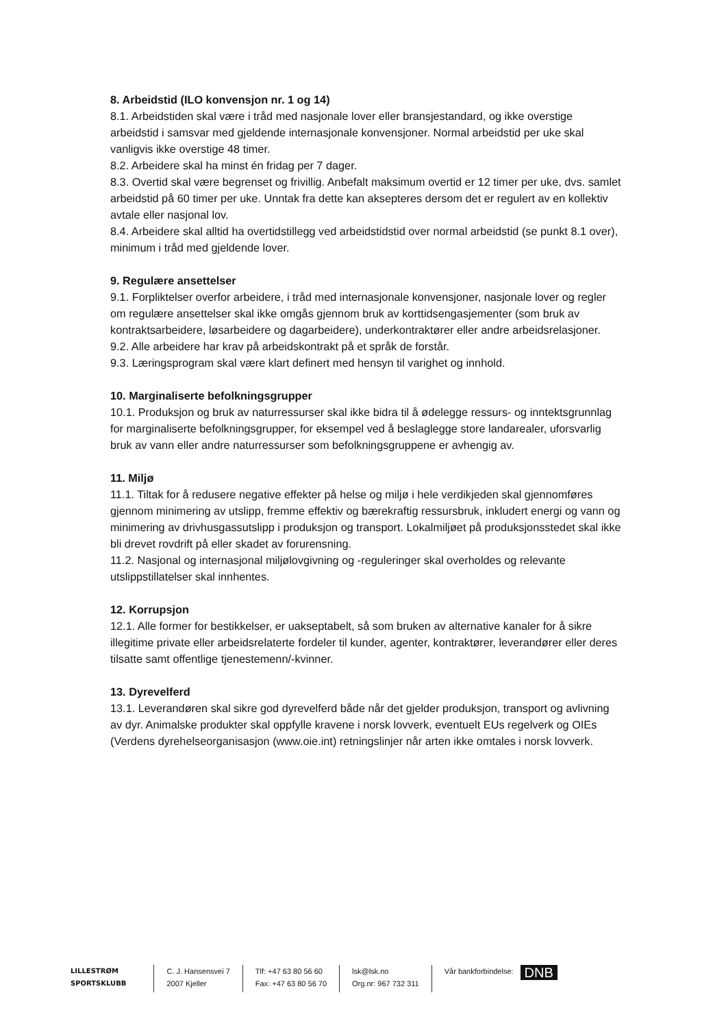8. Arbeidstid (ILO konvensjon nr. 1 og 14)
8.1. Arbeidstiden skal være i tråd med nasjonale lover eller bransjestandard, og ikke overstige arbeidstid i samsvar med gjeldende internasjonale konvensjoner. Normal arbeidstid per uke skal vanligvis ikke overstige 48 timer.
8.2. Arbeidere skal ha minst én fridag per 7 dager.
8.3. Overtid skal være begrenset og frivillig. Anbefalt maksimum overtid er 12 timer per uke, dvs. samlet arbeidstid på 60 timer per uke. Unntak fra dette kan aksepteres dersom det er regulert av en kollektiv avtale eller nasjonal lov.
8.4. Arbeidere skal alltid ha overtidstillegg ved arbeidstidstid over normal arbeidstid (se punkt 8.1 over), minimum i tråd med gjeldende lover.
9. Regulære ansettelser
9.1. Forpliktelser overfor arbeidere, i tråd med internasjonale konvensjoner, nasjonale lover og regler om regulære ansettelser skal ikke omgås gjennom bruk av korttidsengasjementer (som bruk av kontraktsarbeidere, løsarbeidere og dagarbeidere), underkontraktører eller andre arbeidsrelasjoner.
9.2. Alle arbeidere har krav på arbeidskontrakt på et språk de forstår.
9.3. Læringsprogram skal være klart definert med hensyn til varighet og innhold.
10. Marginaliserte befolkningsgrupper
10.1. Produksjon og bruk av naturressurser skal ikke bidra til å ødelegge ressurs- og inntektsgrunnlag for marginaliserte befolkningsgrupper, for eksempel ved å beslaglegge store landarealer, uforsvarlig bruk av vann eller andre naturressurser som befolkningsgruppene er avhengig av.
11. Miljø
11.1. Tiltak for å redusere negative effekter på helse og miljø i hele verdikjeden skal gjennomføres gjennom minimering av utslipp, fremme effektiv og bærekraftig ressursbruk, inkludert energi og vann og minimering av drivhusgassutslipp i produksjon og transport. Lokalmiljøet på produksjonsstedet skal ikke bli drevet rovdrift på eller skadet av forurensning.
11.2. Nasjonal og internasjonal miljølovgivning og -reguleringer skal overholdes og relevante utslippstillatelser skal innhentes.
12. Korrupsjon
12.1. Alle former for bestikkelser, er uakseptabelt, så som bruken av alternative kanaler for å sikre illegitime private eller arbeidsrelaterte fordeler til kunder, agenter, kontraktører, leverandører eller deres tilsatte samt offentlige tjenestemenn/-kvinner.
13. Dyrevelferd
13.1. Leverandøren skal sikre god dyrevelferd både når det gjelder produksjon, transport og avlivning av dyr. Animalske produkter skal oppfylle kravene i norsk lovverk, eventuelt EUs regelverk og OIEs (Verdens dyrehelseorganisasjon (www.oie.int) retningslinjer når arten ikke omtales i norsk lovverk.
LILLESTRØM
SPORTSKLUBB
C. J. Hansensvei 7
2007 Kjeller
Tlf: +47 63 80 56 60
Fax: +47 63 80 56 70
lsk@lsk.no
Org.nr: 967 732 311
Vår bankforbindelse: DNB